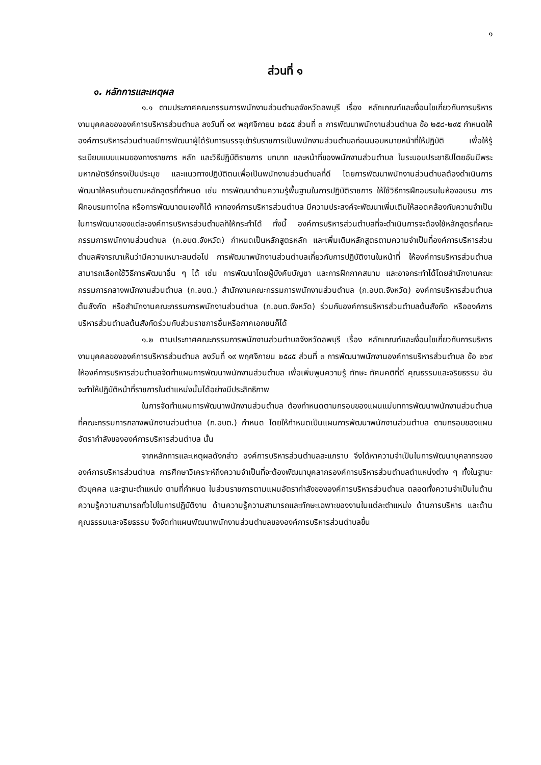๑
ส่วนที่ ๑
๑. หลักการและเหตุผล
๑.๑ ตามประกาศคณะกรรมการพนักงานส่วนตำบลจังหวัดลพบุรี เรื่อง หลักเกณฑ์และเงื่อนไขเกี่ยวกับการบริหารงานบุคคลขององค์การบริหารส่วนตำบล ลงวันที่ ๑๙ พฤศจิกายน ๒๕๔๕ ส่วนที่ ๓ การพัฒนาพนักงานส่วนตำบล ข้อ ๒๕๘-๒๙๕ กำหนดให้องค์การบริหารส่วนตำบลมีการพัฒนาผู้ได้รับการบรรจุเข้ารับราชการเป็นพนักงานส่วนตำบลก่อนมอบหมายหน้าที่ให้ปฏิบัติ เพื่อให้รู้ระเบียบแบบแผนของทางราชการ หลัก และวิธีปฏิบัติราชการ บทบาท และหน้าที่ของพนักงานส่วนตำบล ในระบอบประชาธิปไตยอันมีพระมหากษัตริย์ทรงเป็นประมุข และแนวทางปฏิบัติตนเพื่อเป็นพนักงานส่วนตำบลที่ดี โดยการพัฒนาพนักงานส่วนตำบลต้องดำเนินการพัฒนาให้ครบถ้วนตามหลักสูตรที่กำหนด เช่น การพัฒนาด้านความรู้พื้นฐานในการปฏิบัติราชการ ให้ใช้วิธีการฝึกอบรมในห้องอบรม การฝึกอบรมทางไกล หรือการพัฒนาตนเองก็ได้ หากองค์การบริหารส่วนตำบล มีความประสงค์จะพัฒนาเพิ่มเติมให้สอดคล้องกับความจำเป็นในการพัฒนาของแต่ละองค์การบริหารส่วนตำบลก็ให้กระทำได้ ทั้งนี้ องค์การบริหารส่วนตำบลที่จะดำเนินการจะต้องใช้หลักสูตรที่คณะกรรมการพนักงานส่วนตำบล (ก.อบต.จังหวัด) กำหนดเป็นหลักสูตรหลัก และเพิ่มเติมหลักสูตรตามความจำเป็นที่องค์การบริหารส่วนตำบลพิจารณาเห็นว่ามีความเหมาะสมต่อไป การพัฒนาพนักงานส่วนตำบลเกี่ยวกับการปฏิบัติงานในหน้าที่ ให้องค์การบริหารส่วนตำบลสามารถเลือกใช้วิธีการพัฒนาอื่น ๆ ได้ เช่น การพัฒนาโดยผู้บังคับบัญชา และการฝึกภาคสนาม และอาจกระทำได้โดยสำนักงานคณะกรรมการกลางพนักงานส่วนตำบล (ก.อบต.) สำนักงานคณะกรรมการพนักงานส่วนตำบล (ก.อบต.จังหวัด) องค์การบริหารส่วนตำบลต้นสังกัด หรือสำนักงานคณะกรรมการพนักงานส่วนตำบล (ก.อบต.จังหวัด) ร่วมกับองค์การบริหารส่วนตำบลต้นสังกัด หรือองค์การบริหารส่วนตำบลต้นสังกัดร่วมกับส่วนราชการอื่นหรือภาคเอกชนก็ได้
๑.๒ ตามประกาศคณะกรรมการพนักงานส่วนตำบลจังหวัดลพบุรี เรื่อง หลักเกณฑ์และเงื่อนไขเกี่ยวกับการบริหารงานบุคคลขององค์การบริหารส่วนตำบล ลงวันที่ ๑๙ พฤศจิกายน ๒๕๔๕ ส่วนที่ ๓ การพัฒนาพนักงานองค์การบริหารส่วนตำบล ข้อ ๒๖๙ ให้องค์การบริหารส่วนตำบลจัดทำแผนการพัฒนาพนักงานส่วนตำบล เพื่อเพิ่มพูนความรู้ ทักษะ ทัศนคติที่ดี คุณธรรมและจริยธรรม อันจะทำให้ปฏิบัติหน้าที่ราชการในตำแหน่งนั้นได้อย่างมีประสิทธิภาพ
ในการจัดทำแผนการพัฒนาพนักงานส่วนตำบล ต้องกำหนดตามกรอบของแผนแม่บทการพัฒนาพนักงานส่วนตำบลที่คณะกรรมการกลางพนักงานส่วนตำบล (ก.อบต.) กำหนด โดยให้กำหนดเป็นแผนการพัฒนาพนักงานส่วนตำบล ตามกรอบของแผนอัตรากำลังขององค์การบริหารส่วนตำบล นั้น
จากหลักการและเหตุผลดังกล่าว องค์การบริหารส่วนตำบลสะแกราบ จึงได้หาความจำเป็นในการพัฒนาบุคลากรขององค์การบริหารส่วนตำบล การศึกษาวิเคราะห์ถึงความจำเป็นที่จะต้องพัฒนาบุคลากรองค์การบริหารส่วนตำบลตำแหน่งต่าง ๆ ทั้งในฐานะตัวบุคคล และฐานะตำแหน่ง ตามที่กำหนด ในส่วนราชการตามแผนอัตรากำลังขององค์การบริหารส่วนตำบล ตลอดทั้งความจำเป็นในด้านความรู้ความสามารถทั่วไปในการปฏิบัติงาน ด้านความรู้ความสามารถและทักษะเฉพาะของงานในแต่ละตำแหน่ง ด้านการบริหาร และด้านคุณธรรมและจริยธรรม จึงจัดทำแผนพัฒนาพนักงานส่วนตำบลขององค์การบริหารส่วนตำบลขึ้น